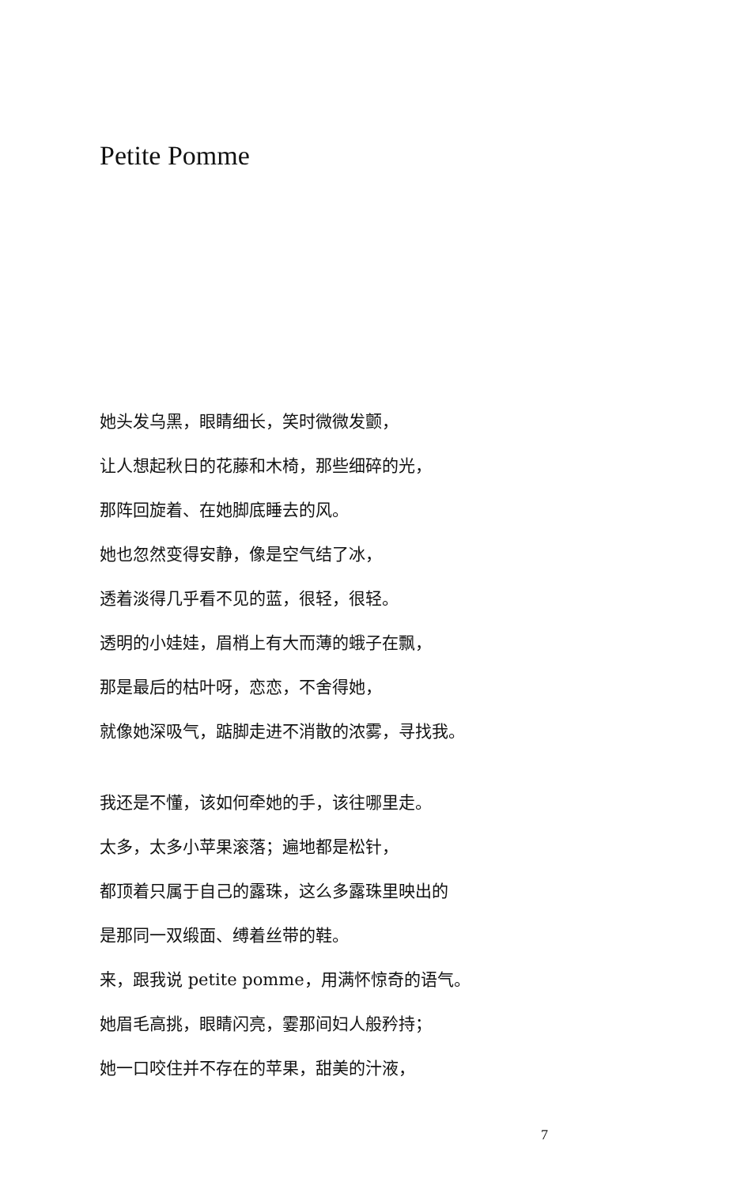Petite Pomme
她头发乌黑，眼睛细长，笑时微微发颤，
让人想起秋日的花藤和木椅，那些细碎的光，
那阵回旋着、在她脚底睡去的风。
她也忽然变得安静，像是空气结了冰，
透着淡得几乎看不见的蓝，很轻，很轻。
透明的小娃娃，眉梢上有大而薄的蛾子在飘，
那是最后的枯叶呀，恋恋，不舍得她，
就像她深吸气，踮脚走进不消散的浓雾，寻找我。
我还是不懂，该如何牵她的手，该往哪里走。
太多，太多小苹果滚落；遍地都是松针，
都顶着只属于自己的露珠，这么多露珠里映出的
是那同一双缎面、缚着丝带的鞋。
来，跟我说 petite pomme，用满怀惊奇的语气。
她眉毛高挑，眼睛闪亮，霎那间妇人般矜持；
她一口咬住并不存在的苹果，甜美的汁液，
7